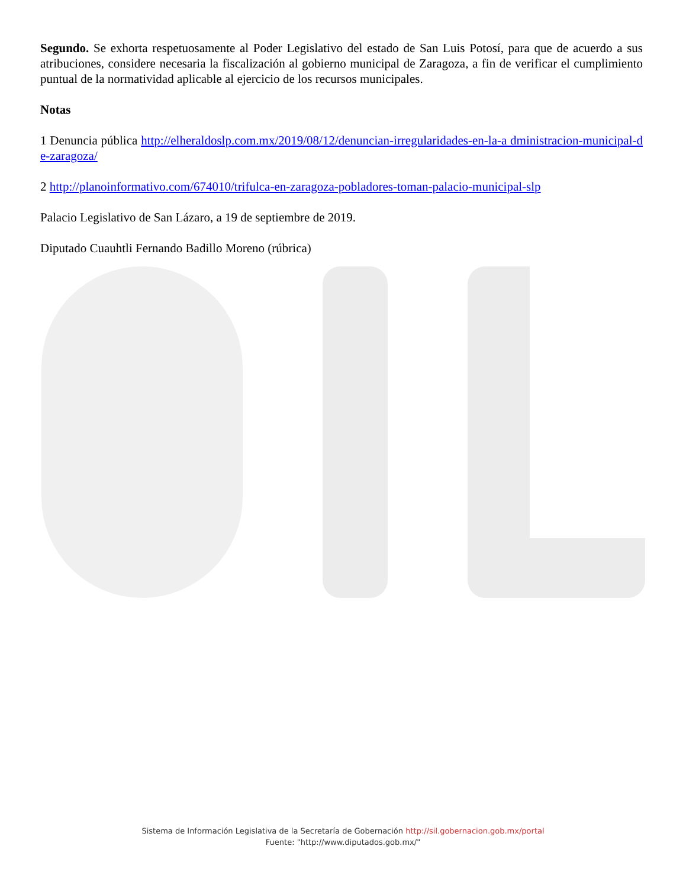Segundo. Se exhorta respetuosamente al Poder Legislativo del estado de San Luis Potosí, para que de acuerdo a sus atribuciones, considere necesaria la fiscalización al gobierno municipal de Zaragoza, a fin de verificar el cumplimiento puntual de la normatividad aplicable al ejercicio de los recursos municipales.
Notas
1 Denuncia pública http://elheraldoslp.com.mx/2019/08/12/denuncian-irregularidades-en-la-a dministracion-municipal-de-zaragoza/
2 http://planoinformativo.com/674010/trifulca-en-zaragoza-pobladores-toman-palacio-municipal-slp
Palacio Legislativo de San Lázaro, a 19 de septiembre de 2019.
Diputado Cuauhtli Fernando Badillo Moreno (rúbrica)
Sistema de Información Legislativa de la Secretaría de Gobernación http://sil.gobernacion.gob.mx/portal
Fuente: "http://www.diputados.gob.mx/"